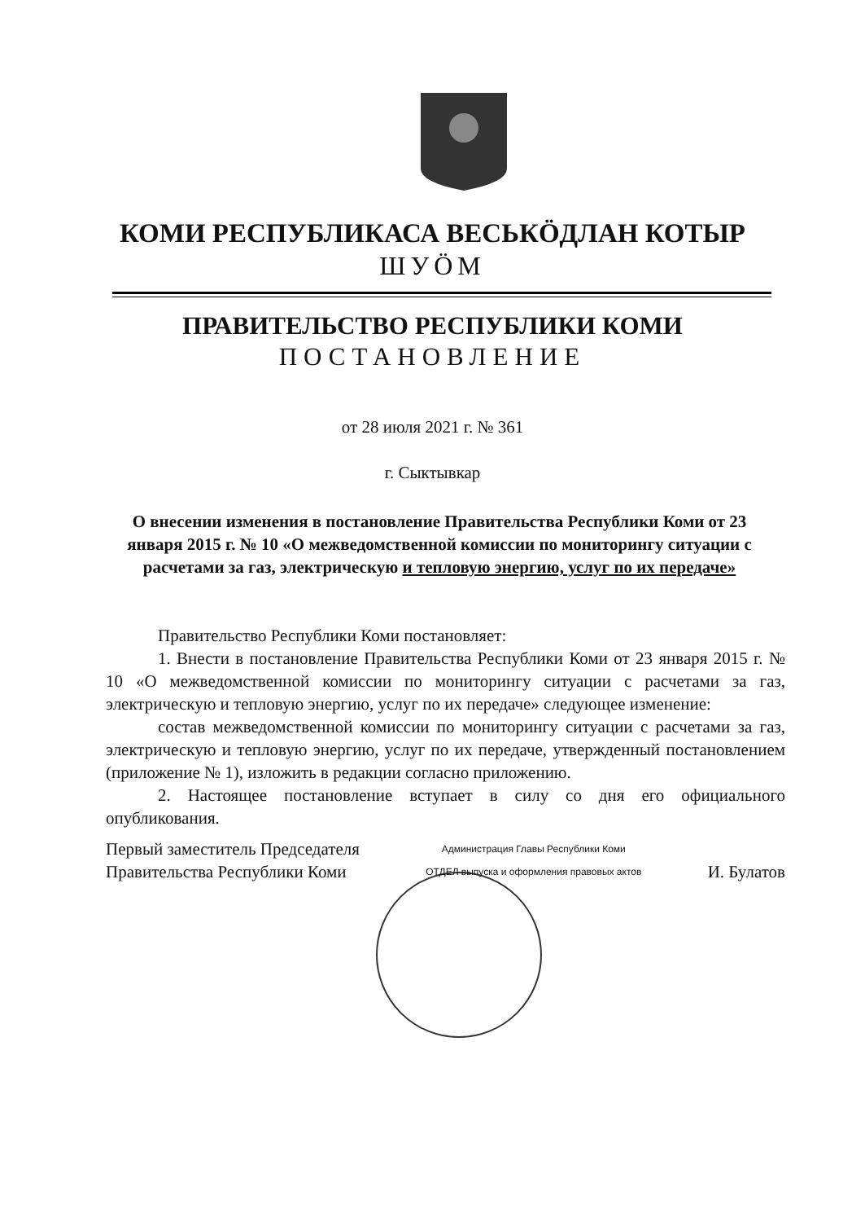КОМИ РЕСПУБЛИКАСА ВЕСЬКӦДЛАН КОТЫР
ШУӦМ
ПРАВИТЕЛЬСТВО РЕСПУБЛИКИ КОМИ
ПОСТАНОВЛЕНИЕ
от 28 июля 2021 г. № 361
г. Сыктывкар
О внесении изменения в постановление Правительства Республики Коми от 23 января 2015 г. № 10 «О межведомственной комиссии по мониторингу ситуации с расчетами за газ, электрическую и тепловую энергию, услуг по их передаче»
Правительство Республики Коми постановляет:
1. Внести в постановление Правительства Республики Коми от 23 января 2015 г. № 10 «О межведомственной комиссии по мониторингу ситуации с расчетами за газ, электрическую и тепловую энергию, услуг по их передаче» следующее изменение:
состав межведомственной комиссии по мониторингу ситуации с расчетами за газ, электрическую и тепловую энергию, услуг по их передаче, утвержденный постановлением (приложение № 1), изложить в редакции согласно приложению.
2. Настоящее постановление вступает в силу со дня его официального опубликования.
Первый заместитель Председателя
Правительства Республики Коми
Администрация Главы Республики Коми
ОТДЕЛ выпуска и оформления правовых актов
И. Булатов